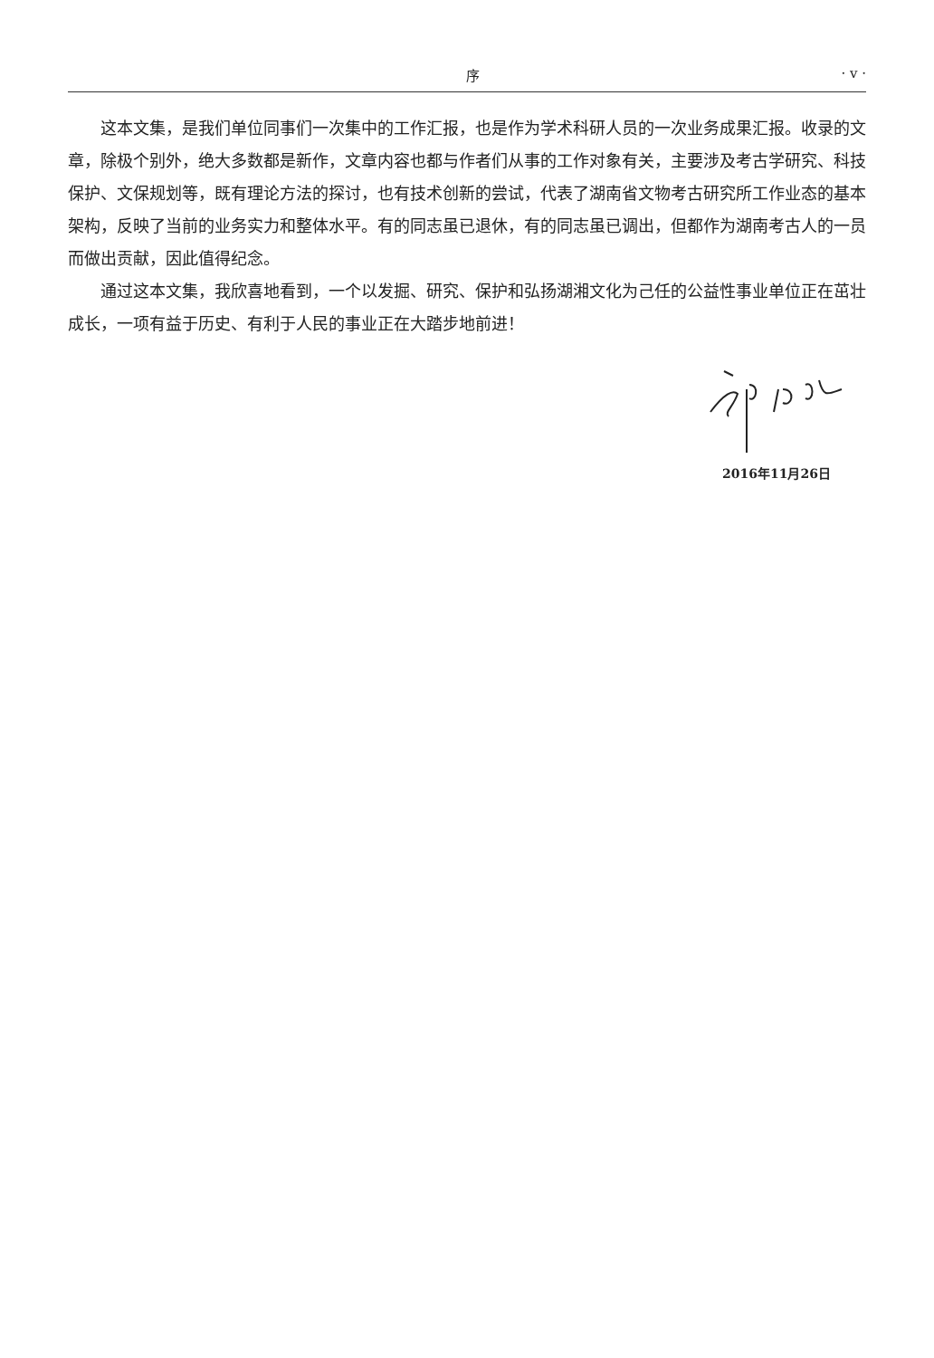序 · v ·
这本文集，是我们单位同事们一次集中的工作汇报，也是作为学术科研人员的一次业务成果汇报。收录的文章，除极个别外，绝大多数都是新作，文章内容也都与作者们从事的工作对象有关，主要涉及考古学研究、科技保护、文保规划等，既有理论方法的探讨，也有技术创新的尝试，代表了湖南省文物考古研究所工作业态的基本架构，反映了当前的业务实力和整体水平。有的同志虽已退休，有的同志虽已调出，但都作为湖南考古人的一员而做出贡献，因此值得纪念。
通过这本文集，我欣喜地看到，一个以发掘、研究、保护和弘扬湖湘文化为己任的公益性事业单位正在茁壮成长，一项有益于历史、有利于人民的事业正在大踏步地前进！
2016年11月26日